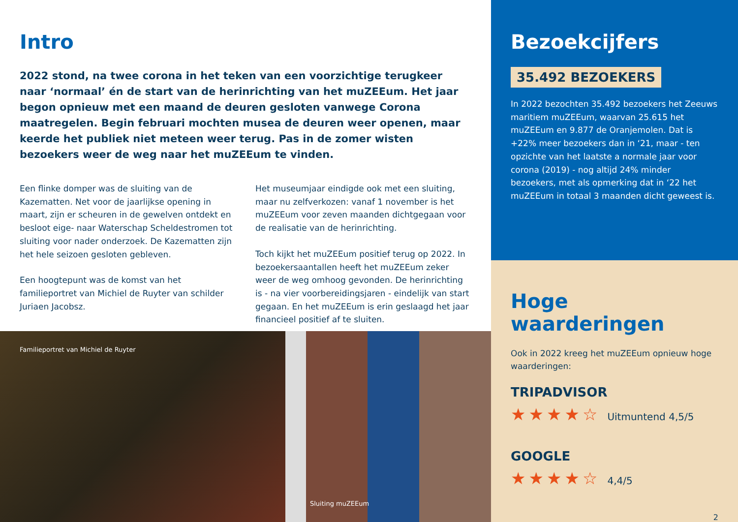Intro
2022 stond, na twee corona in het teken van een voorzichtige terugkeer naar ‘normaal’ én de start van de herinrichting van het muZEEum. Het jaar begon opnieuw met een maand de deuren gesloten vanwege Corona maatregelen. Begin februari mochten musea de deuren weer openen, maar keerde het publiek niet meteen weer terug. Pas in de zomer wisten bezoekers weer de weg naar het muZEEum te vinden.
Een flinke domper was de sluiting van de Kazematten. Net voor de jaarlijkse opening in maart, zijn er scheuren in de gewelven ontdekt en besloot eige- naar Waterschap Scheldestromen tot sluiting voor nader onderzoek. De Kazematten zijn het hele seizoen gesloten gebleven.
Een hoogtepunt was de komst van het familieportret van Michiel de Ruyter van schilder Juriaen Jacobsz.
Het museumjaar eindigde ook met een sluiting, maar nu zelfverkozen: vanaf 1 november is het muZEEum voor zeven maanden dichtgegaan voor de realisatie van de herinrichting.
Toch kijkt het muZEEum positief terug op 2022. In bezoekersaantallen heeft het muZEEum zeker weer de weg omhoog gevonden. De herinrichting is - na vier voorbereidingsjaren - eindelijk van start gegaan. En het muZEEum is erin geslaagd het jaar financieel positief af te sluiten.
Familieportret van Michiel de Ruyter
Sluiting muZEEum
Bezoekcijfers
35.492 BEZOEKERS
In 2022 bezochten 35.492 bezoekers het Zeeuws maritiem muZEEum, waarvan 25.615 het muZEEum en 9.877 de Oranjemolen. Dat is +22% meer bezoekers dan in ‘21, maar - ten opzichte van het laatste a normale jaar voor corona (2019) - nog altijd 24% minder bezoekers, met als opmerking dat in ‘22 het muZEEum in totaal 3 maanden dicht geweest is.
Hoge waarderingen
Ook in 2022 kreeg het muZEEum opnieuw hoge waarderingen:
TRIPADVISOR
★★★★☆ Uitmuntend 4,5/5
GOOGLE
★★★★☆ 4,4/5
2